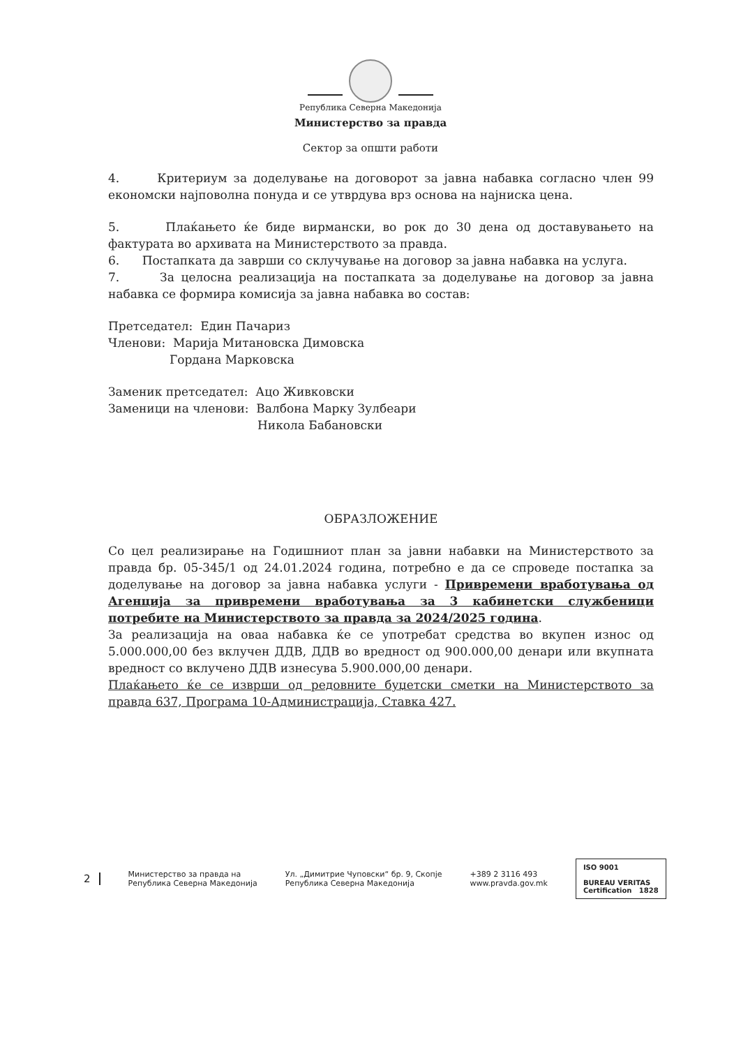Република Северна Македонија
Министерство за правда
Сектор за општи работи
4. Критериум за доделување на договорот за јавна набавка согласно член 99 економски најповолна понуда и се утврдува врз основа на најниска цена.
5. Плаќањето ќе биде вирмански, во рок до 30 дена од доставувањето на фактурата во архивата на Министерството за правда.
6. Постапката да заврши со склучување на договор за јавна набавка на услуга.
7. За целосна реализација на постапката за доделување на договор за јавна набавка се формира комисија за јавна набавка во состав:
Претседател: Един Пачариз
Членови: Марија Митановска Димовска
Гордана Марковска
Заменик претседател: Ацо Живковски
Заменици на членови: Валбона Марку Зулбеари
Никола Бабановски
ОБРАЗЛОЖЕНИЕ
Со цел реализирање на Годишниот план за јавни набавки на Министерството за правда бр. 05-345/1 од 24.01.2024 година, потребно е да се спроведе постапка за доделување на договор за јавна набавка услуги - Привремени вработувања од Агенција за привремени вработувања за 3 кабинетски службеници потребите на Министерството за правда за 2024/2025 година.
За реализација на оваа набавка ќе се употребат средства во вкупен износ од 5.000.000,00 без вклучен ДДВ, ДДВ во вредност од 900.000,00 денари или вкупната вредност со вклучено ДДВ изнесува 5.900.000,00 денари.
Плаќањето ќе се изврши од редовните буџетски сметки на Министерството за правда 637, Програма 10-Администрација, Ставка 427.
2
Министерство за правда на
Република Северна Македонија
Ул. „Димитрие Чуповски“ бр. 9, Скопје
Република Северна Македонија
+389 2 3116 493
www.pravda.gov.mk
ISO 9001
BUREAU VERITAS
Certification 1828